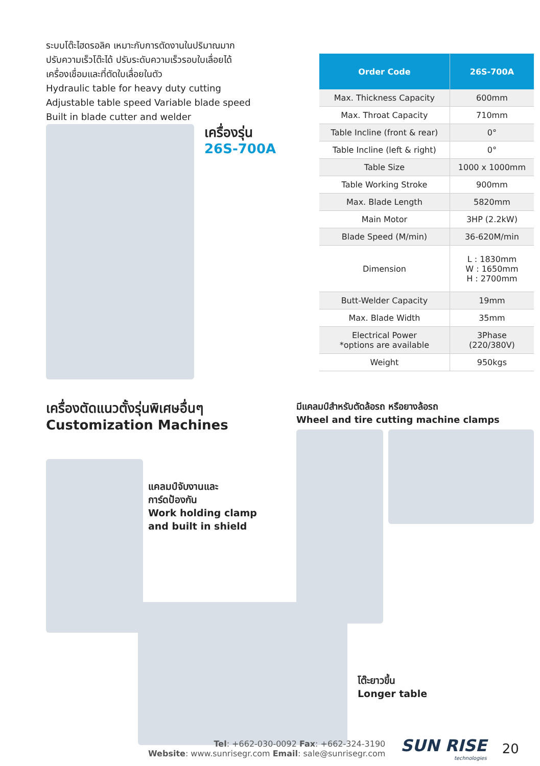ระบบโต๊ะไฮดรอลิค เหมาะกับการตัดงานในปริมาณมาก
ปรับความเร็วโต๊ะได้ ปรับระดับความเร็วรอบใบเลื่อยได้
เครื่องเชื่อมและที่ตัดใบเลื่อยในตัว
Hydraulic table for heavy duty cutting
Adjustable table speed Variable blade speed
Built in blade cutter and welder
เครื่องรุ่น
26S-700A
| Order Code | 26S-700A |
| --- | --- |
| Max. Thickness Capacity | 600mm |
| Max. Throat Capacity | 710mm |
| Table Incline (front & rear) | 0° |
| Table Incline (left & right) | 0° |
| Table Size | 1000 x 1000mm |
| Table Working Stroke | 900mm |
| Max. Blade Length | 5820mm |
| Main Motor | 3HP (2.2kW) |
| Blade Speed (M/min) | 36-620M/min |
| Dimension | L : 1830mm W : 1650mm H : 2700mm |
| Butt-Welder Capacity | 19mm |
| Max. Blade Width | 35mm |
| Electrical Power *options are available | 3Phase (220/380V) |
| Weight | 950kgs |
เครื่องตัดแนวตั้งรุ่นพิเศษอื่นๆ
Customization Machines
แคลมป์จับงานและ
การ์ดป้องกัน
Work holding clamp
and built in shield
มีแคลมป์สำหรับตัดล้อรถ หรือยางล้อรถ
Wheel and tire cutting machine clamps
โต๊ะยาวขึ้น
Longer table
Tel: +662-030-0092 Fax: +662-324-3190
Website: www.sunrisegr.com Email: sale@sunrisegr.com
SUN RISE
technologies
20